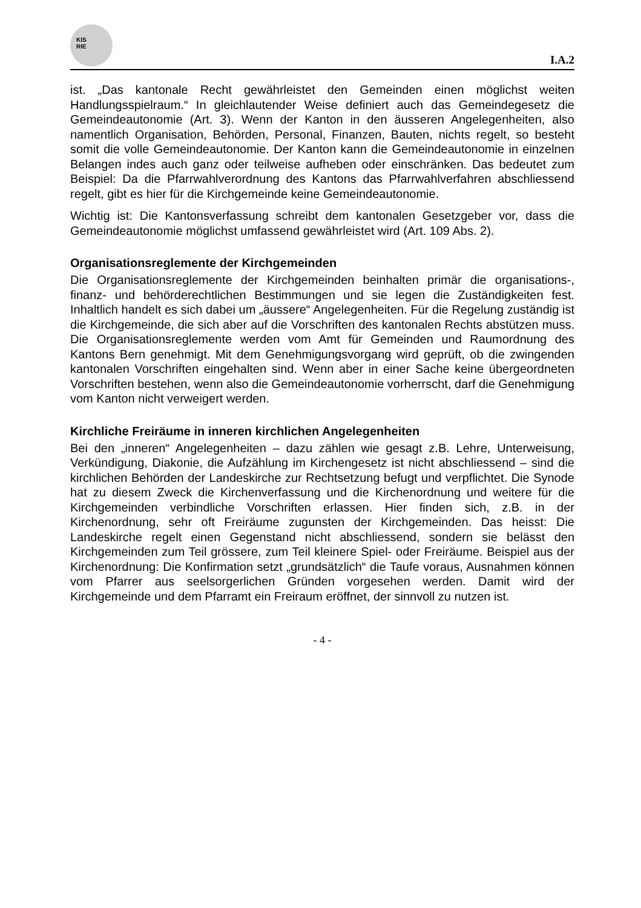KIS
RIE
I.A.2
ist. „Das kantonale Recht gewährleistet den Gemeinden einen möglichst weiten Handlungsspielraum.“ In gleichlautender Weise definiert auch das Gemeindegesetz die Gemeindeautonomie (Art. 3). Wenn der Kanton in den äusseren Angelegenheiten, also namentlich Organisation, Behörden, Personal, Finanzen, Bauten, nichts regelt, so besteht somit die volle Gemeindeautonomie. Der Kanton kann die Gemeindeautonomie in einzelnen Belangen indes auch ganz oder teilweise aufheben oder einschränken. Das bedeutet zum Beispiel: Da die Pfarrwahlverordnung des Kantons das Pfarrwahlverfahren abschliessend regelt, gibt es hier für die Kirchgemeinde keine Gemeindeautonomie.
Wichtig ist: Die Kantonsverfassung schreibt dem kantonalen Gesetzgeber vor, dass die Gemeindeautonomie möglichst umfassend gewährleistet wird (Art. 109 Abs. 2).
Organisationsreglemente der Kirchgemeinden
Die Organisationsreglemente der Kirchgemeinden beinhalten primär die organisations-, finanz- und behörderechtlichen Bestimmungen und sie legen die Zuständigkeiten fest. Inhaltlich handelt es sich dabei um „äussere“ Angelegenheiten. Für die Regelung zuständig ist die Kirchgemeinde, die sich aber auf die Vorschriften des kantonalen Rechts abstützen muss. Die Organisationsreglemente werden vom Amt für Gemeinden und Raumordnung des Kantons Bern genehmigt. Mit dem Genehmigungsvorgang wird geprüft, ob die zwingenden kantonalen Vorschriften eingehalten sind. Wenn aber in einer Sache keine übergeordneten Vorschriften bestehen, wenn also die Gemeindeautonomie vorherrscht, darf die Genehmigung vom Kanton nicht verweigert werden.
Kirchliche Freiräume in inneren kirchlichen Angelegenheiten
Bei den „inneren“ Angelegenheiten – dazu zählen wie gesagt z.B. Lehre, Unterweisung, Verkündigung, Diakonie, die Aufzählung im Kirchengesetz ist nicht abschliessend – sind die kirchlichen Behörden der Landeskirche zur Rechtsetzung befugt und verpflichtet. Die Synode hat zu diesem Zweck die Kirchenverfassung und die Kirchenordnung und weitere für die Kirchgemeinden verbindliche Vorschriften erlassen. Hier finden sich, z.B. in der Kirchenordnung, sehr oft Freiräume zugunsten der Kirchgemeinden. Das heisst: Die Landeskirche regelt einen Gegenstand nicht abschliessend, sondern sie belässt den Kirchgemeinden zum Teil grössere, zum Teil kleinere Spiel- oder Freiräume. Beispiel aus der Kirchenordnung: Die Konfirmation setzt „grundsätzlich“ die Taufe voraus, Ausnahmen können vom Pfarrer aus seelsorgerlichen Gründen vorgesehen werden. Damit wird der Kirchgemeinde und dem Pfarramt ein Freiraum eröffnet, der sinnvoll zu nutzen ist.
- 4 -